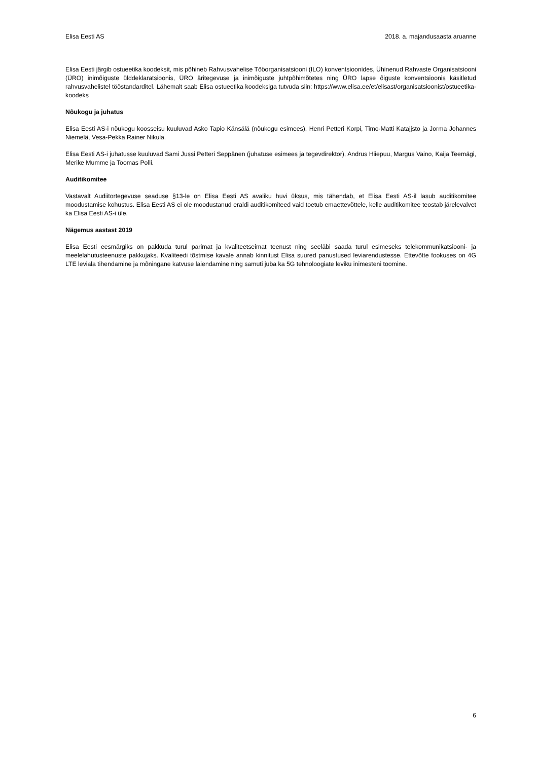Elisa Eesti AS 2018. a. majandusaasta aruanne
Elisa Eesti järgib ostueetika koodeksit, mis põhineb Rahvusvahelise Tööorganisatsiooni (ILO) konventsioonides, Ühinenud Rahvaste Organisatsiooni (ÜRO) inimõiguste ülddeklaratsioonis, ÜRO äritegevuse ja inimõiguste juhtpõhimõtetes ning ÜRO lapse õiguste konventsioonis käsitletud rahvusvahelistel tööstandarditel. Lähemalt saab Elisa ostueetika koodeksiga tutvuda siin: https://www.elisa.ee/et/elisast/organisatsioonist/ostueetika-koodeks
Nõukogu ja juhatus
Elisa Eesti AS-i nõukogu koosseisu kuuluvad Asko Tapio Känsälä (nõukogu esimees), Henri Petteri Korpi, Timo-Matti Katajjsto ja Jorma Johannes Niemelä, Vesa-Pekka Rainer Nikula.
Elisa Eesti AS-i juhatusse kuuluvad Sami Jussi Petteri Seppänen (juhatuse esimees ja tegevdirektor), Andrus Hiiepuu, Margus Vaino, Kaija Teemägi, Merike Mumme ja Toomas Polli.
Auditikomitee
Vastavalt Audiitortegevuse seaduse §13-le on Elisa Eesti AS avaliku huvi üksus, mis tähendab, et Elisa Eesti AS-il lasub auditikomitee moodustamise kohustus. Elisa Eesti AS ei ole moodustanud eraldi auditikomiteed vaid toetub emaettevõttele, kelle auditikomitee teostab järelevalvet ka Elisa Eesti AS-i üle.
Nägemus aastast 2019
Elisa Eesti eesmärgiks on pakkuda turul parimat ja kvaliteetseimat teenust ning seeläbi saada turul esimeseks telekommunikatsiooni- ja meelelahutusteenuste pakkujaks. Kvaliteedi tõstmise kavale annab kinnitust Elisa suured panustused leviarendustesse. Ettevõtte fookuses on 4G LTE leviala tihendamine ja mõningane katvuse laiendamine ning samuti juba ka 5G tehnoloogiate leviku inimesteni toomine.
6